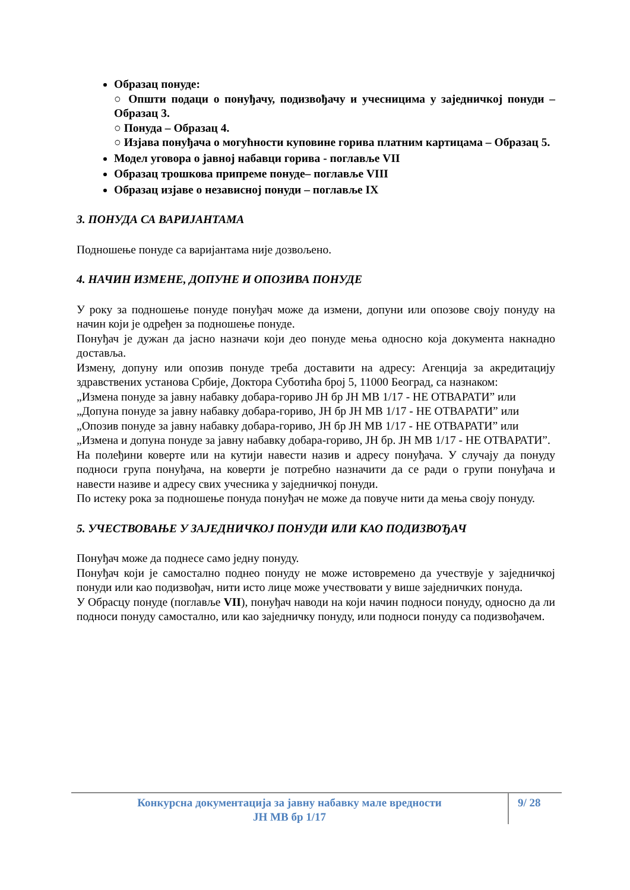Образац понуде:
○ Општи подаци о понуђачу, подизвођачу и учесницима у заједничкој понуди – Образац 3.
○ Понуда – Образац 4.
○ Изјава понуђача о могућности куповине горива платним картицама – Образац 5.
Модел уговора о јавној набавци горива - поглавље VII
Образац трошкова припреме понуде– поглавље VIII
Образац изјаве о независној понуди – поглавље IX
3. ПОНУДА СА ВАРИЈАНТАМА
Подношење понуде са варијантама није дозвољено.
4. НАЧИН ИЗМЕНЕ, ДОПУНЕ И ОПОЗИВА ПОНУДЕ
У року за подношење понуде понуђач може да измени, допуни или опозове своју понуду на начин који је одређен за подношење понуде.
Понуђач је дужан да јасно назначи који део понуде мења односно која документа накнадно доставља.
Измену, допуну или опозив понуде треба доставити на адресу: Агенција за акредитацију здравствених установа Србије, Доктора Суботића број 5, 11000 Београд, са назнаком:
„Измена понуде за јавну набавку добара-гориво ЈН бр ЈН МВ 1/17 - НЕ ОТВАРАТИ” или
„Допуна понуде за јавну набавку добара-гориво, ЈН бр ЈН МВ 1/17 - НЕ ОТВАРАТИ” или
„Опозив понуде за јавну набавку добара-гориво, ЈН бр ЈН МВ 1/17 - НЕ ОТВАРАТИ” или
„Измена и допуна понуде за јавну набавку добара-гориво, ЈН бр. ЈН МВ 1/17 - НЕ ОТВАРАТИ”.
На полеђини коверте или на кутији навести назив и адресу понуђача. У случају да понуду подноси група понуђача, на коверти је потребно назначити да се ради о групи понуђача и навести називе и адресу свих учесника у заједничкој понуди.
По истеку рока за подношење понуда понуђач не може да повуче нити да мења своју понуду.
5. УЧЕСТВОВАЊЕ У ЗАЈЕДНИЧКОЈ ПОНУДИ ИЛИ КАО ПОДИЗВОЂАЧ
Понуђач може да поднесе само једну понуду.
Понуђач који је самостално поднео понуду не може истовремено да учествује у заједничкој понуди или као подизвођач, нити исто лице може учествовати у више заједничких понуда.
У Обрасцу понуде (поглавље VII), понуђач наводи на који начин подноси понуду, односно да ли подноси понуду самостално, или као заједничку понуду, или подноси понуду са подизвођачем.
Конкурсна документација за јавну набавку мале вредности
ЈН МВ бр 1/17
9/ 28